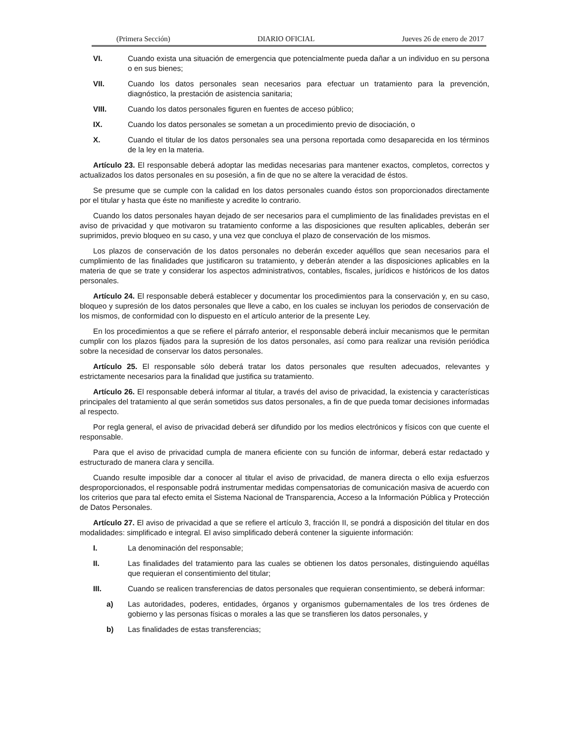(Primera Sección) DIARIO OFICIAL Jueves 26 de enero de 2017
VI. Cuando exista una situación de emergencia que potencialmente pueda dañar a un individuo en su persona o en sus bienes;
VII. Cuando los datos personales sean necesarios para efectuar un tratamiento para la prevención, diagnóstico, la prestación de asistencia sanitaria;
VIII. Cuando los datos personales figuren en fuentes de acceso público;
IX. Cuando los datos personales se sometan a un procedimiento previo de disociación, o
X. Cuando el titular de los datos personales sea una persona reportada como desaparecida en los términos de la ley en la materia.
Artículo 23. El responsable deberá adoptar las medidas necesarias para mantener exactos, completos, correctos y actualizados los datos personales en su posesión, a fin de que no se altere la veracidad de éstos.
Se presume que se cumple con la calidad en los datos personales cuando éstos son proporcionados directamente por el titular y hasta que éste no manifieste y acredite lo contrario.
Cuando los datos personales hayan dejado de ser necesarios para el cumplimiento de las finalidades previstas en el aviso de privacidad y que motivaron su tratamiento conforme a las disposiciones que resulten aplicables, deberán ser suprimidos, previo bloqueo en su caso, y una vez que concluya el plazo de conservación de los mismos.
Los plazos de conservación de los datos personales no deberán exceder aquéllos que sean necesarios para el cumplimiento de las finalidades que justificaron su tratamiento, y deberán atender a las disposiciones aplicables en la materia de que se trate y considerar los aspectos administrativos, contables, fiscales, jurídicos e históricos de los datos personales.
Artículo 24. El responsable deberá establecer y documentar los procedimientos para la conservación y, en su caso, bloqueo y supresión de los datos personales que lleve a cabo, en los cuales se incluyan los periodos de conservación de los mismos, de conformidad con lo dispuesto en el artículo anterior de la presente Ley.
En los procedimientos a que se refiere el párrafo anterior, el responsable deberá incluir mecanismos que le permitan cumplir con los plazos fijados para la supresión de los datos personales, así como para realizar una revisión periódica sobre la necesidad de conservar los datos personales.
Artículo 25. El responsable sólo deberá tratar los datos personales que resulten adecuados, relevantes y estrictamente necesarios para la finalidad que justifica su tratamiento.
Artículo 26. El responsable deberá informar al titular, a través del aviso de privacidad, la existencia y características principales del tratamiento al que serán sometidos sus datos personales, a fin de que pueda tomar decisiones informadas al respecto.
Por regla general, el aviso de privacidad deberá ser difundido por los medios electrónicos y físicos con que cuente el responsable.
Para que el aviso de privacidad cumpla de manera eficiente con su función de informar, deberá estar redactado y estructurado de manera clara y sencilla.
Cuando resulte imposible dar a conocer al titular el aviso de privacidad, de manera directa o ello exija esfuerzos desproporcionados, el responsable podrá instrumentar medidas compensatorias de comunicación masiva de acuerdo con los criterios que para tal efecto emita el Sistema Nacional de Transparencia, Acceso a la Información Pública y Protección de Datos Personales.
Artículo 27. El aviso de privacidad a que se refiere el artículo 3, fracción II, se pondrá a disposición del titular en dos modalidades: simplificado e integral. El aviso simplificado deberá contener la siguiente información:
I. La denominación del responsable;
II. Las finalidades del tratamiento para las cuales se obtienen los datos personales, distinguiendo aquéllas que requieran el consentimiento del titular;
III. Cuando se realicen transferencias de datos personales que requieran consentimiento, se deberá informar:
a) Las autoridades, poderes, entidades, órganos y organismos gubernamentales de los tres órdenes de gobierno y las personas físicas o morales a las que se transfieren los datos personales, y
b) Las finalidades de estas transferencias;